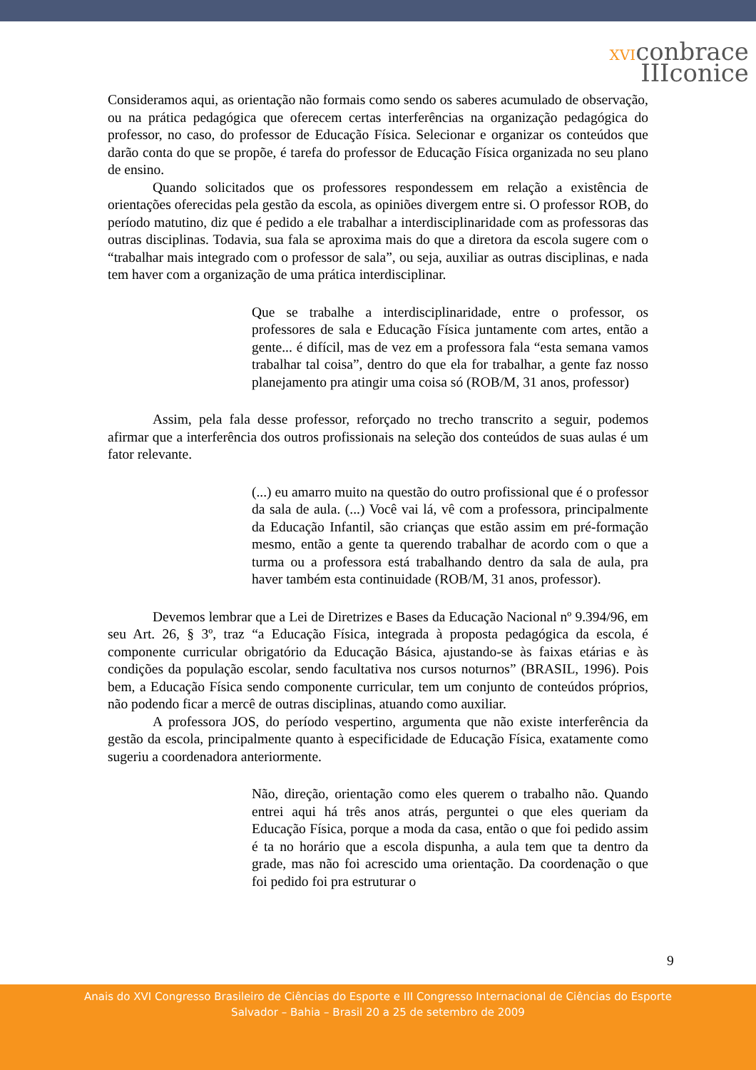XVIconbrace
IIIconice
Consideramos aqui, as orientação não formais como sendo os saberes acumulado de observação, ou na prática pedagógica que oferecem certas interferências na organização pedagógica do professor, no caso, do professor de Educação Física. Selecionar e organizar os conteúdos que darão conta do que se propõe, é tarefa do professor de Educação Física organizada no seu plano de ensino.
Quando solicitados que os professores respondessem em relação a existência de orientações oferecidas pela gestão da escola, as opiniões divergem entre si. O professor ROB, do período matutino, diz que é pedido a ele trabalhar a interdisciplinaridade com as professoras das outras disciplinas. Todavia, sua fala se aproxima mais do que a diretora da escola sugere com o “trabalhar mais integrado com o professor de sala”, ou seja, auxiliar as outras disciplinas, e nada tem haver com a organização de uma prática interdisciplinar.
Que se trabalhe a interdisciplinaridade, entre o professor, os professores de sala e Educação Física juntamente com artes, então a gente... é difícil, mas de vez em a professora fala “esta semana vamos trabalhar tal coisa”, dentro do que ela for trabalhar, a gente faz nosso planejamento pra atingir uma coisa só (ROB/M, 31 anos, professor)
Assim, pela fala desse professor, reforçado no trecho transcrito a seguir, podemos afirmar que a interferência dos outros profissionais na seleção dos conteúdos de suas aulas é um fator relevante.
(...) eu amarro muito na questão do outro profissional que é o professor da sala de aula. (...) Você vai lá, vê com a professora, principalmente da Educação Infantil, são crianças que estão assim em pré-formação mesmo, então a gente ta querendo trabalhar de acordo com o que a turma ou a professora está trabalhando dentro da sala de aula, pra haver também esta continuidade (ROB/M, 31 anos, professor).
Devemos lembrar que a Lei de Diretrizes e Bases da Educação Nacional nº 9.394/96, em seu Art. 26, § 3º, traz “a Educação Física, integrada à proposta pedagógica da escola, é componente curricular obrigatório da Educação Básica, ajustando-se às faixas etárias e às condições da população escolar, sendo facultativa nos cursos noturnos” (BRASIL, 1996). Pois bem, a Educação Física sendo componente curricular, tem um conjunto de conteúdos próprios, não podendo ficar a mercê de outras disciplinas, atuando como auxiliar.
A professora JOS, do período vespertino, argumenta que não existe interferência da gestão da escola, principalmente quanto à especificidade de Educação Física, exatamente como sugeriu a coordenadora anteriormente.
Não, direção, orientação como eles querem o trabalho não. Quando entrei aqui há três anos atrás, perguntei o que eles queriam da Educação Física, porque a moda da casa, então o que foi pedido assim é ta no horário que a escola dispunha, a aula tem que ta dentro da grade, mas não foi acrescido uma orientação. Da coordenação o que foi pedido foi pra estruturar o
9
Anais do XVI Congresso Brasileiro de Ciências do Esporte e III Congresso Internacional de Ciências do Esporte
Salvador – Bahia – Brasil 20 a 25 de setembro de 2009